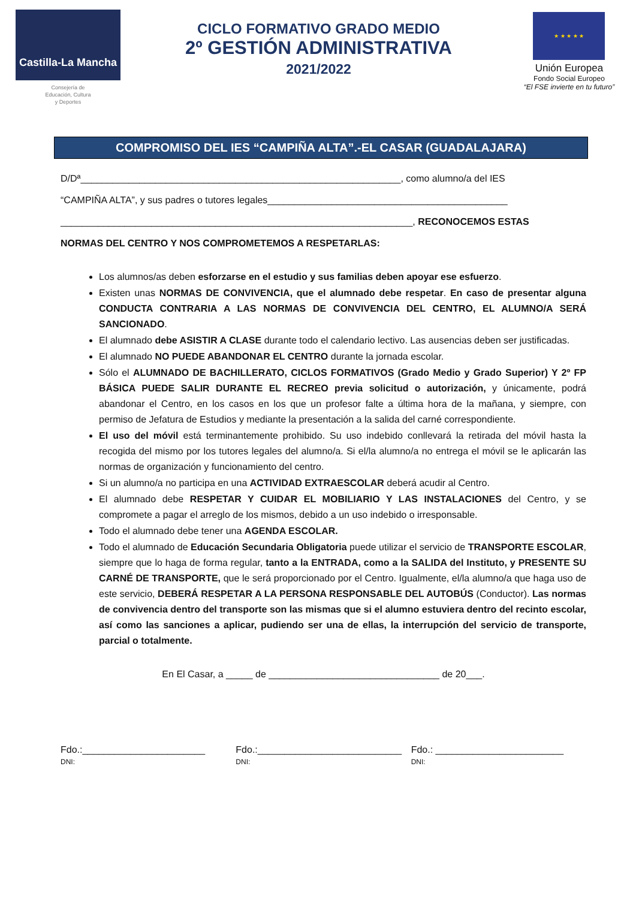Castilla-La Mancha
Consejería de
Educación, Cultura
y Deportes
CICLO FORMATIVO GRADO MEDIO
2º GESTIÓN ADMINISTRATIVA
2021/2022
★ ★ ★ ★ ★
Unión Europea
Fondo Social Europeo
“El FSE invierte en tu futuro”
COMPROMISO DEL IES “CAMPIÑA ALTA”.-EL CASAR (GUADALAJARA)
D/Dª____________________________________________________________, como alumno/a del IES
“CAMPIÑA ALTA”, y sus padres o tutores legales_____________________________________________
__________________________________________________________________, RECONOCEMOS ESTAS
NORMAS DEL CENTRO Y NOS COMPROMETEMOS A RESPETARLAS:
Los alumnos/as deben esforzarse en el estudio y sus familias deben apoyar ese esfuerzo.
Existen unas NORMAS DE CONVIVENCIA, que el alumnado debe respetar. En caso de presentar alguna CONDUCTA CONTRARIA A LAS NORMAS DE CONVIVENCIA DEL CENTRO, EL ALUMNO/A SERÁ SANCIONADO.
El alumnado debe ASISTIR A CLASE durante todo el calendario lectivo. Las ausencias deben ser justificadas.
El alumnado NO PUEDE ABANDONAR EL CENTRO durante la jornada escolar.
Sólo el ALUMNADO DE BACHILLERATO, CICLOS FORMATIVOS (Grado Medio y Grado Superior) Y 2º FP BÁSICA PUEDE SALIR DURANTE EL RECREO previa solicitud o autorización, y únicamente, podrá abandonar el Centro, en los casos en los que un profesor falte a última hora de la mañana, y siempre, con permiso de Jefatura de Estudios y mediante la presentación a la salida del carné correspondiente.
El uso del móvil está terminantemente prohibido. Su uso indebido conllevará la retirada del móvil hasta la recogida del mismo por los tutores legales del alumno/a. Si el/la alumno/a no entrega el móvil se le aplicarán las normas de organización y funcionamiento del centro.
Si un alumno/a no participa en una ACTIVIDAD EXTRAESCOLAR deberá acudir al Centro.
El alumnado debe RESPETAR Y CUIDAR EL MOBILIARIO Y LAS INSTALACIONES del Centro, y se compromete a pagar el arreglo de los mismos, debido a un uso indebido o irresponsable.
Todo el alumnado debe tener una AGENDA ESCOLAR.
Todo el alumnado de Educación Secundaria Obligatoria puede utilizar el servicio de TRANSPORTE ESCOLAR, siempre que lo haga de forma regular, tanto a la ENTRADA, como a la SALIDA del Instituto, y PRESENTE SU CARNÉ DE TRANSPORTE, que le será proporcionado por el Centro. Igualmente, el/la alumno/a que haga uso de este servicio, DEBERÁ RESPETAR A LA PERSONA RESPONSABLE DEL AUTOBÚS (Conductor). Las normas de convivencia dentro del transporte son las mismas que si el alumno estuviera dentro del recinto escolar, así como las sanciones a aplicar, pudiendo ser una de ellas, la interrupción del servicio de transporte, parcial o totalmente.
En El Casar, a _____ de ________________________________ de 20___.
Fdo.:_______________________
DNI:
Fdo.:___________________________
DNI:
Fdo.: ________________________
DNI: